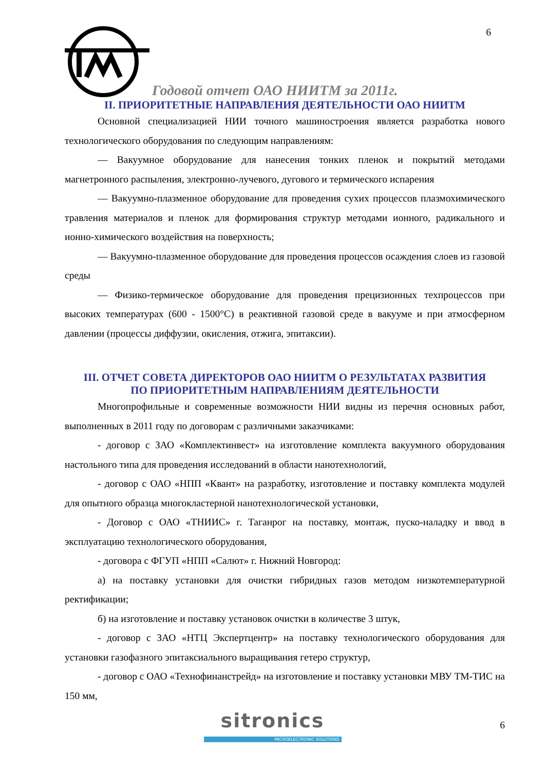6
Годовой отчет ОАО НИИТМ за 2011г.
II. ПРИОРИТЕТНЫЕ НАПРАВЛЕНИЯ ДЕЯТЕЛЬНОСТИ ОАО НИИТМ
Основной специализацией НИИ точного машиностроения является разработка нового технологического оборудования по следующим направлениям:
— Вакуумное оборудование для нанесения тонких пленок и покрытий методами магнетронного распыления, электронно-лучевого, дугового и термического испарения
— Вакуумно-плазменное оборудование для проведения сухих процессов плазмохимического травления материалов и пленок для формирования структур методами ионного, радикального и ионно-химического воздействия на поверхность;
— Вакуумно-плазменное оборудование для проведения процессов осаждения слоев из газовой среды
— Физико-термическое оборудование для проведения прецизионных техпроцессов при высоких температурах (600 - 1500°С) в реактивной газовой среде в вакууме и при атмосферном давлении (процессы диффузии, окисления, отжига, эпитаксии).
III. ОТЧЕТ СОВЕТА ДИРЕКТОРОВ ОАО НИИТМ О РЕЗУЛЬТАТАХ РАЗВИТИЯ
ПО ПРИОРИТЕТНЫМ НАПРАВЛЕНИЯМ ДЕЯТЕЛЬНОСТИ
Многопрофильные и современные возможности НИИ видны из перечня основных работ, выполненных в 2011 году по договорам с различными заказчиками:
- договор с ЗАО «Комплектинвест» на изготовление комплекта вакуумного оборудования настольного типа для проведения исследований в области нанотехнологий,
- договор с ОАО «НПП «Квант» на разработку, изготовление и поставку комплекта модулей для опытного образца многокластерной нанотехнологической установки,
- Договор с ОАО «ТНИИС» г. Таганрог на поставку, монтаж, пуско-наладку и ввод в эксплуатацию технологического оборудования,
- договора с ФГУП «НПП «Салют» г. Нижний Новгород:
а) на поставку установки для очистки гибридных газов методом низкотемпературной ректификации;
б) на изготовление и поставку установок очистки в количестве 3 штук,
- договор с ЗАО «НТЦ Экспертцентр» на поставку технологического оборудования для установки газофазного эпитаксиального выращивания гетеро структур,
- договор с ОАО «Технофинанстрейд» на изготовление и поставку установки МВУ ТМ-ТИС на 150 мм,
sitronics
MICROELECTRONIC SOLUTIONS
6